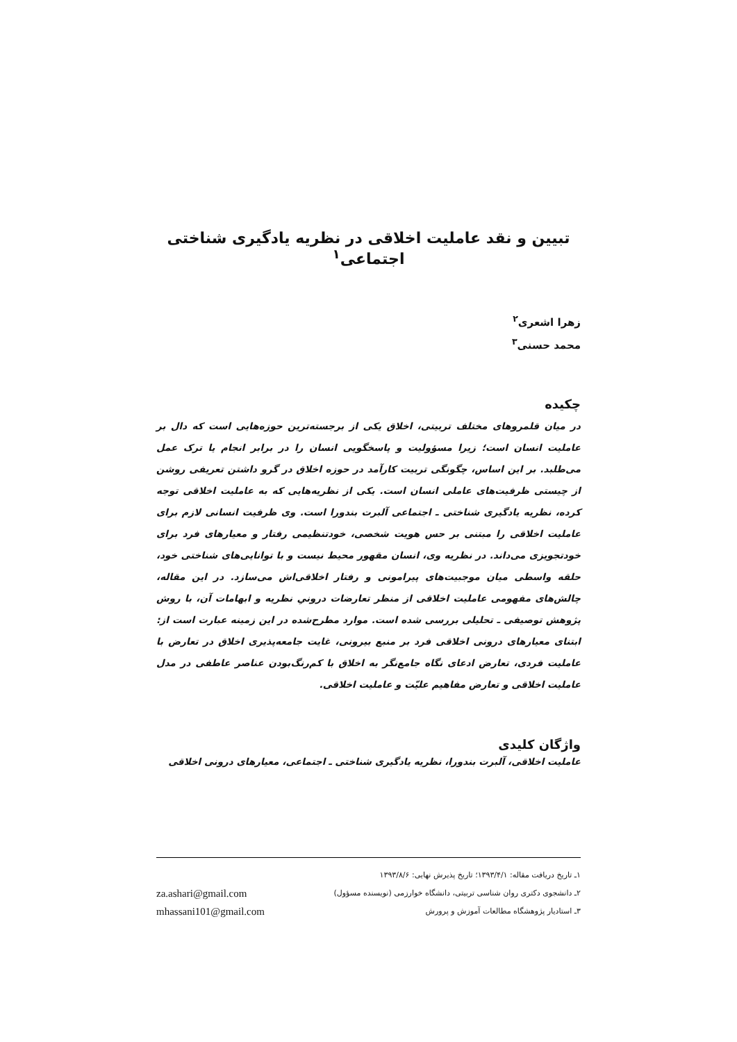تبیین و نقد عاملیت اخلاقی در نظریه یادگیری شناختی اجتماعی<sup>۱</sup>
زهرا اشعری<sup>۲</sup>
محمد حسنی<sup>۳</sup>
چکیده
در میان قلمروهای مختلف تربیتی، اخلاق یکی از برجسته‌ترین حوزه‌هایی است که دال بر عاملیت انسان است؛ زیرا مسؤولیت و پاسخگویی انسان را در برابر انجام یا ترک عمل می‌طلبد. بر این اساس، چگونگی تربیت کارآمد در حوزه اخلاق در گرو داشتن تعریفی روشن از چیستی ظرفیت‌های عاملی انسان است. یکی از نظریه‌هایی که به عاملیت اخلاقی توجه کرده، نظریه یادگیری شناختی ـ اجتماعی آلبرت بندورا است. وی ظرفیت انسانی لازم برای عاملیت اخلاقی را مبتنی بر حس هویت شخصی، خودتنظیمی رفتار و معیارهای فرد برای خودتجویزی می‌داند. در نظریه وی، انسان مقهور محیط نیست و با توانایی‌های شناختی خود، حلقه واسطی میان موجبیت‌های پیرامونی و رفتار اخلاقی‌اش می‌سازد. در این مقاله، چالش‌های مفهومی عاملیت اخلاقی از منظر تعارضات درونیِ نظریه و ابهامات آن، با روش پژوهش توصیفی ـ تحلیلی بررسی شده است. موارد مطرح‌شده در این زمینه عبارت است از: ابتنای معیارهای درونی اخلاقی فرد بر منبع بیرونی، غایت جامعه‌پذیری اخلاق در تعارض با عاملیت فردی، تعارض ادعای نگاه جامع‌نگر به اخلاق با کم‌رنگ‌بودن عناصر عاطفی در مدل عاملیت اخلاقی و تعارض مفاهیم علیّت و عاملیت اخلاقی.
واژگان کلیدی
عاملیت اخلاقی، آلبرت بندورا، نظریه یادگیری شناختی ـ اجتماعی، معیارهای درونی اخلاقی
۱ـ تاریخ دریافت مقاله: ۱۳۹۳/۴/۱؛ تاریخ پذیرش نهایی: ۱۳۹۳/۸/۶
۲ـ دانشجوی دکتری روان شناسی تربیتی، دانشگاه خوارزمی (نویسنده مسؤول)
۳ـ استادیار پژوهشگاه مطالعات آموزش و پرورش
za.ashari@gmail.com
mhassani101@gmail.com